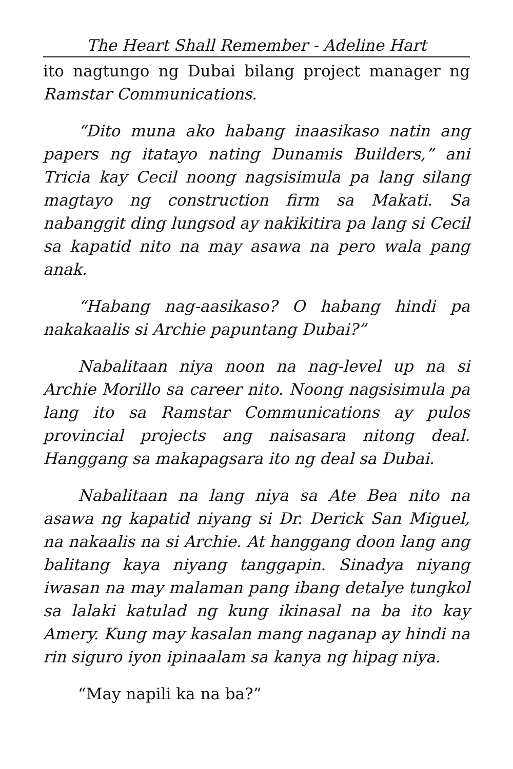The Heart Shall Remember - Adeline Hart
ito nagtungo ng Dubai bilang project manager ng Ramstar Communications.
“Dito muna ako habang inaasikaso natin ang papers ng itatayo nating Dunamis Builders,” ani Tricia kay Cecil noong nagsisimula pa lang silang magtayo ng construction firm sa Makati. Sa nabanggit ding lungsod ay nakikitira pa lang si Cecil sa kapatid nito na may asawa na pero wala pang anak.
“Habang nag-aasikaso? O habang hindi pa nakakaalis si Archie papuntang Dubai?”
Nabalitaan niya noon na nag-level up na si Archie Morillo sa career nito. Noong nagsisimula pa lang ito sa Ramstar Communications ay pulos provincial projects ang naisasara nitong deal. Hanggang sa makapagsara ito ng deal sa Dubai.
Nabalitaan na lang niya sa Ate Bea nito na asawa ng kapatid niyang si Dr. Derick San Miguel, na nakaalis na si Archie. At hanggang doon lang ang balitang kaya niyang tanggapin. Sinadya niyang iwasan na may malaman pang ibang detalye tungkol sa lalaki katulad ng kung ikinasal na ba ito kay Amery. Kung may kasalan mang naganap ay hindi na rin siguro iyon ipinaalam sa kanya ng hipag niya.
“May napili ka na ba?”